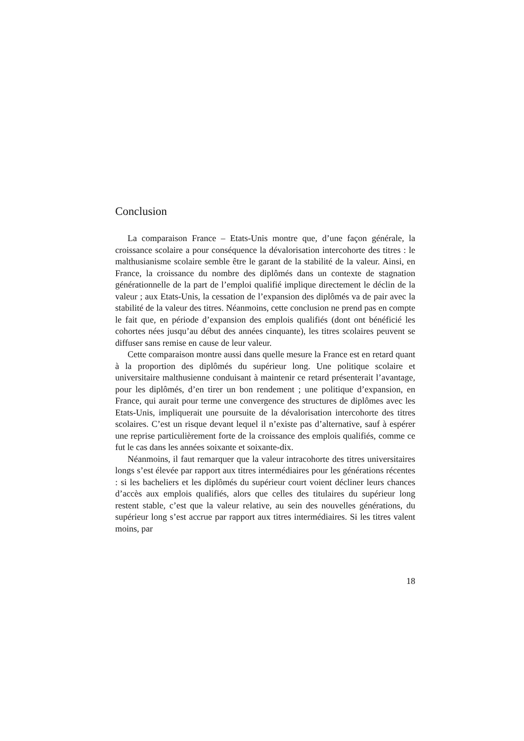Conclusion
La comparaison France – Etats-Unis montre que, d’une façon générale, la croissance scolaire a pour conséquence la dévalorisation intercohorte des titres : le malthusianisme scolaire semble être le garant de la stabilité de la valeur. Ainsi, en France, la croissance du nombre des diplômés dans un contexte de stagnation générationnelle de la part de l’emploi qualifié implique directement le déclin de la valeur ; aux Etats-Unis, la cessation de l’expansion des diplômés va de pair avec la stabilité de la valeur des titres. Néanmoins, cette conclusion ne prend pas en compte le fait que, en période d’expansion des emplois qualifiés (dont ont bénéficié les cohortes nées jusqu’au début des années cinquante), les titres scolaires peuvent se diffuser sans remise en cause de leur valeur.
Cette comparaison montre aussi dans quelle mesure la France est en retard quant à la proportion des diplômés du supérieur long. Une politique scolaire et universitaire malthusienne conduisant à maintenir ce retard présenterait l’avantage, pour les diplômés, d’en tirer un bon rendement ; une politique d’expansion, en France, qui aurait pour terme une convergence des structures de diplômes avec les Etats-Unis, impliquerait une poursuite de la dévalorisation intercohorte des titres scolaires. C’est un risque devant lequel il n’existe pas d’alternative, sauf à espérer une reprise particulièrement forte de la croissance des emplois qualifiés, comme ce fut le cas dans les années soixante et soixante-dix.
Néanmoins, il faut remarquer que la valeur intracohorte des titres universitaires longs s’est élevée par rapport aux titres intermédiaires pour les générations récentes : si les bacheliers et les diplômés du supérieur court voient décliner leurs chances d’accès aux emplois qualifiés, alors que celles des titulaires du supérieur long restent stable, c’est que la valeur relative, au sein des nouvelles générations, du supérieur long s’est accrue par rapport aux titres intermédiaires. Si les titres valent moins, par
18